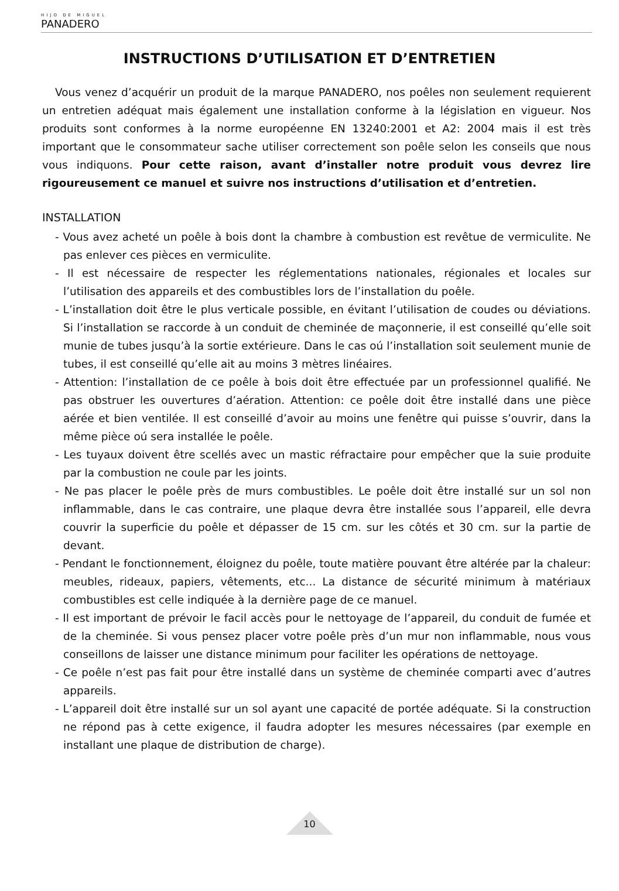HIJO DE MIGUEL
PANADERO
INSTRUCTIONS D’UTILISATION ET D’ENTRETIEN
Vous venez d’acquérir un produit de la marque PANADERO, nos poêles non seulement requierent un entretien adéquat mais également une installation conforme à la législation en vigueur. Nos produits sont conformes à la norme européenne EN 13240:2001 et A2: 2004 mais il est très important que le consommateur sache utiliser correctement son poêle selon les conseils que nous vous indiquons. Pour cette raison, avant d’installer notre produit vous devrez lire rigoureusement ce manuel et suivre nos instructions d’utilisation et d’entretien.
INSTALLATION
- Vous avez acheté un poêle à bois dont la chambre à combustion est revêtue de vermiculite. Ne pas enlever ces pièces en vermiculite.
- Il est nécessaire de respecter les réglementations nationales, régionales et locales sur l’utilisation des appareils et des combustibles lors de l’installation du poêle.
- L’installation doit être le plus verticale possible, en évitant l’utilisation de coudes ou déviations. Si l’installation se raccorde à un conduit de cheminée de maçonnerie, il est conseillé qu’elle soit munie de tubes jusqu’à la sortie extérieure. Dans le cas oú l’installation soit seulement munie de tubes, il est conseillé qu’elle ait au moins 3 mètres linéaires.
- Attention: l’installation de ce poêle à bois doit être effectuée par un professionnel qualifié. Ne pas obstruer les ouvertures d’aération. Attention: ce poêle doit être installé dans une pièce aérée et bien ventilée. Il est conseillé d’avoir au moins une fenêtre qui puisse s’ouvrir, dans la même pièce oú sera installée le poêle.
- Les tuyaux doivent être scellés avec un mastic réfractaire pour empêcher que la suie produite par la combustion ne coule par les joints.
- Ne pas placer le poêle près de murs combustibles. Le poêle doit être installé sur un sol non inflammable, dans le cas contraire, une plaque devra être installée sous l’appareil, elle devra couvrir la superficie du poêle et dépasser de 15 cm. sur les côtés et 30 cm. sur la partie de devant.
- Pendant le fonctionnement, éloignez du poêle, toute matière pouvant être altérée par la chaleur: meubles, rideaux, papiers, vêtements, etc... La distance de sécurité minimum à matériaux combustibles est celle indiquée à la dernière page de ce manuel.
- Il est important de prévoir le facil accès pour le nettoyage de l’appareil, du conduit de fumée et de la cheminée. Si vous pensez placer votre poêle près d’un mur non inflammable, nous vous conseillons de laisser une distance minimum pour faciliter les opérations de nettoyage.
- Ce poêle n’est pas fait pour être installé dans un système de cheminée comparti avec d’autres appareils.
- L’appareil doit être installé sur un sol ayant une capacité de portée adéquate. Si la construction ne répond pas à cette exigence, il faudra adopter les mesures nécessaires (par exemple en installant une plaque de distribution de charge).
10